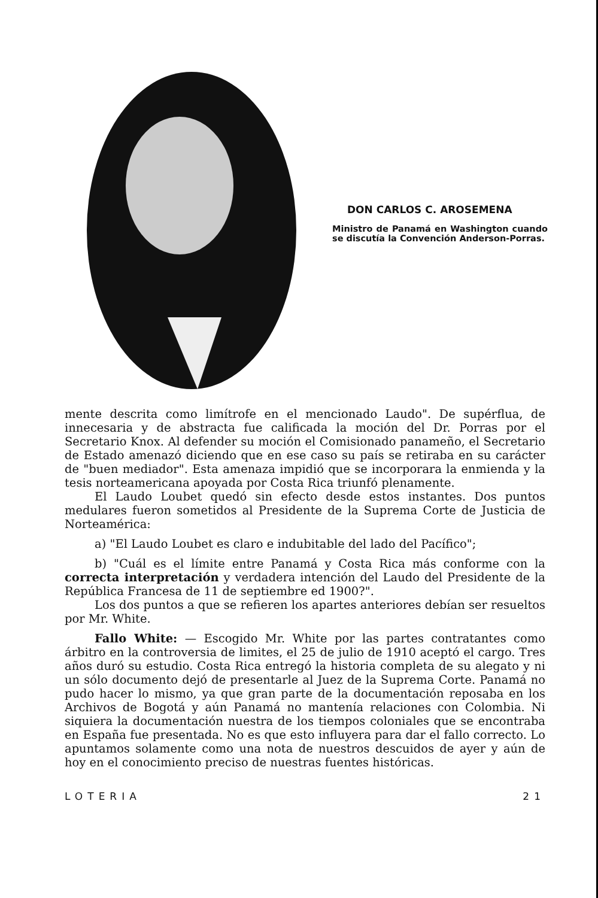DON CARLOS C. AROSEMENA
Ministro de Panamá en Washington cuando se discutía la Convención Anderson-Porras.
mente descrita como limítrofe en el mencionado Laudo". De supérflua, de innecesaria y de abstracta fue calificada la moción del Dr. Porras por el Secretario Knox. Al defender su moción el Comisionado panameño, el Secretario de Estado amenazó diciendo que en ese caso su país se retiraba en su carácter de "buen mediador". Esta amenaza impidió que se incorporara la enmienda y la tesis norteamericana apoyada por Costa Rica triunfó plenamente.
El Laudo Loubet quedó sin efecto desde estos instantes. Dos puntos medulares fueron sometidos al Presidente de la Suprema Corte de Justicia de Norteamérica:
a) "El Laudo Loubet es claro e indubitable del lado del Pacífico";
b) "Cuál es el límite entre Panamá y Costa Rica más conforme con la correcta interpretación y verdadera intención del Laudo del Presidente de la República Francesa de 11 de septiembre ed 1900?".
Los dos puntos a que se refieren los apartes anteriores debían ser resueltos por Mr. White.
Fallo White: — Escogido Mr. White por las partes contratantes como árbitro en la controversia de limites, el 25 de julio de 1910 aceptó el cargo. Tres años duró su estudio. Costa Rica entregó la historia completa de su alegato y ni un sólo documento dejó de presentarle al Juez de la Suprema Corte. Panamá no pudo hacer lo mismo, ya que gran parte de la documentación reposaba en los Archivos de Bogotá y aún Panamá no mantenía relaciones con Colombia. Ni siquiera la documentación nuestra de los tiempos coloniales que se encontraba en España fue presentada. No es que esto influyera para dar el fallo correcto. Lo apuntamos solamente como una nota de nuestros descuidos de ayer y aún de hoy en el conocimiento preciso de nuestras fuentes históricas.
LOTERIA 21